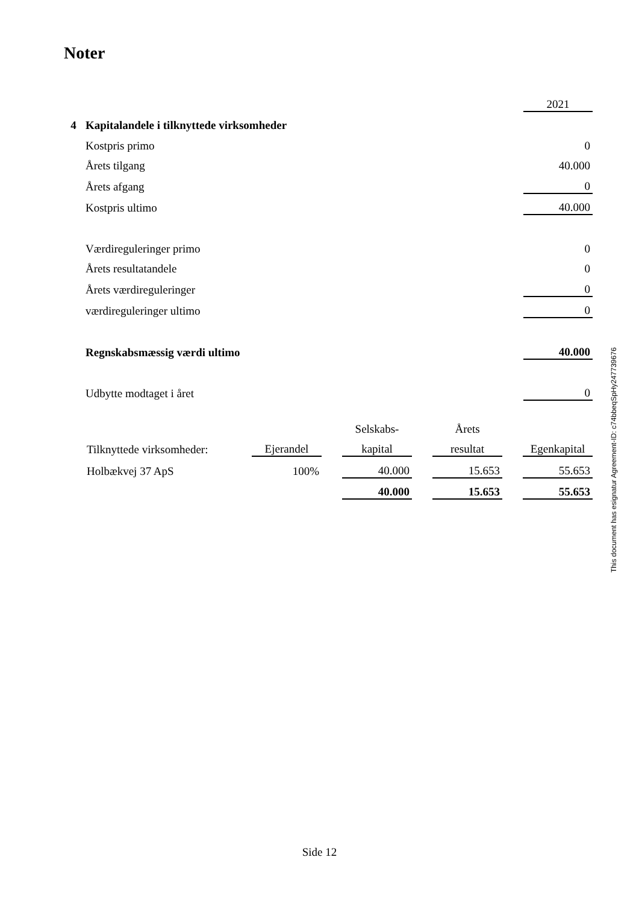Noter
| | | 2021 |
| 4 | Kapitalandele i tilknyttede virksomheder | |
| | Kostpris primo | 0 |
| | Årets tilgang | 40.000 |
| | Årets afgang | 0 |
| | Kostpris ultimo | 40.000 |
| | Værdireguleringer primo | 0 |
| | Årets resultatandele | 0 |
| | Årets værdireguleringer | 0 |
| | værdireguleringer ultimo | 0 |
| | Regnskabsmæssig værdi ultimo | 40.000 |
| | Udbytte modtaget i året | 0 |
| | | | Selskabs- | | Årets | | |
| Tilknyttede virksomheder: | Ejerandel | | kapital | | resultat | | Egenkapital |
| Holbækvej 37 ApS | 100% | | 40.000 | | 15.653 | | 55.653 |
| | | | 40.000 | | 15.653 | | 55.653 |
This document has esignatur Agreement-ID: c74bbeqSpHy247739676
Side 12